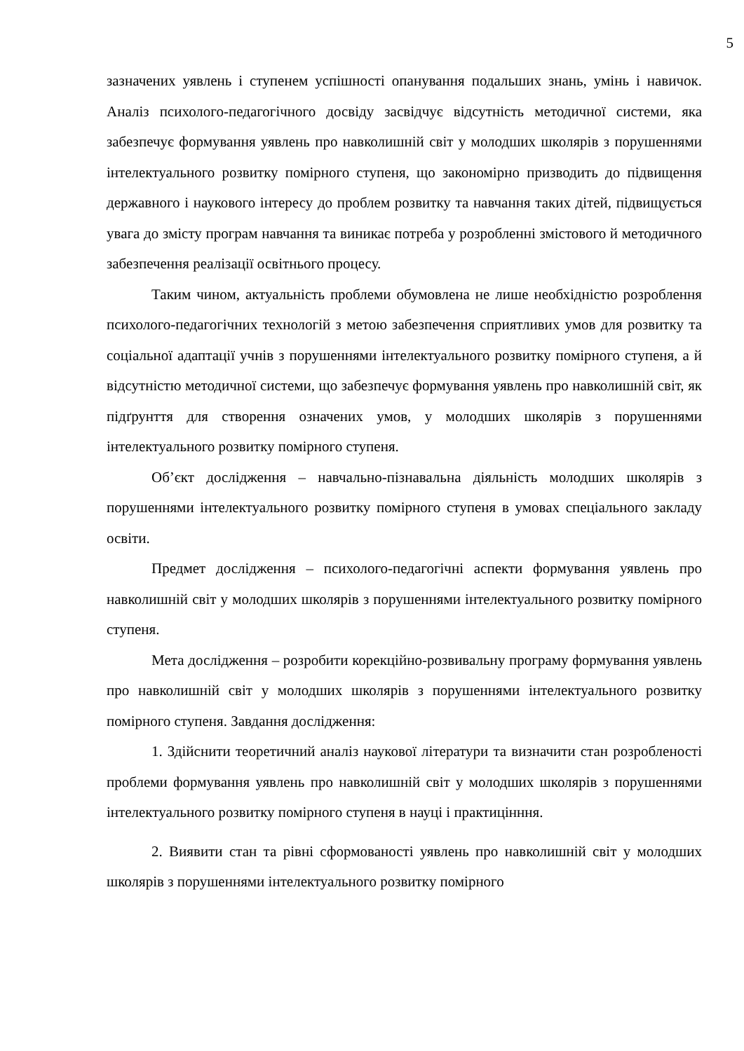5
зазначених уявлень і ступенем успішності опанування подальших знань, умінь і навичок. Аналіз психолого-педагогічного досвіду засвідчує відсутність методичної системи, яка забезпечує формування уявлень про навколишній світ у молодших школярів з порушеннями інтелектуального розвитку помірного ступеня, що закономірно призводить до підвищення державного і наукового інтересу до проблем розвитку та навчання таких дітей, підвищується увага до змісту програм навчання та виникає потреба у розробленні змістового й методичного забезпечення реалізації освітнього процесу.
Таким чином, актуальність проблеми обумовлена не лише необхідністю розроблення психолого-педагогічних технологій з метою забезпечення сприятливих умов для розвитку та соціальної адаптації учнів з порушеннями інтелектуального розвитку помірного ступеня, а й відсутністю методичної системи, що забезпечує формування уявлень про навколишній світ, як підґрунття для створення означених умов, у молодших школярів з порушеннями інтелектуального розвитку помірного ступеня.
Об’єкт дослідження – навчально-пізнавальна діяльність молодших школярів з порушеннями інтелектуального розвитку помірного ступеня в умовах спеціального закладу освіти.
Предмет дослідження – психолого-педагогічні аспекти формування уявлень про навколишній світ у молодших школярів з порушеннями інтелектуального розвитку помірного ступеня.
Мета дослідження – розробити корекційно-розвивальну програму формування уявлень про навколишній світ у молодших школярів з порушеннями інтелектуального розвитку помірного ступеня. Завдання дослідження:
1. Здійснити теоретичний аналіз наукової літератури та визначити стан розробленості проблеми формування уявлень про навколишній світ у молодших школярів з порушеннями інтелектуального розвитку помірного ступеня в науці і практицінння.
2. Виявити стан та рівні сформованості уявлень про навколишній світ у молодших школярів з порушеннями інтелектуального розвитку помірного